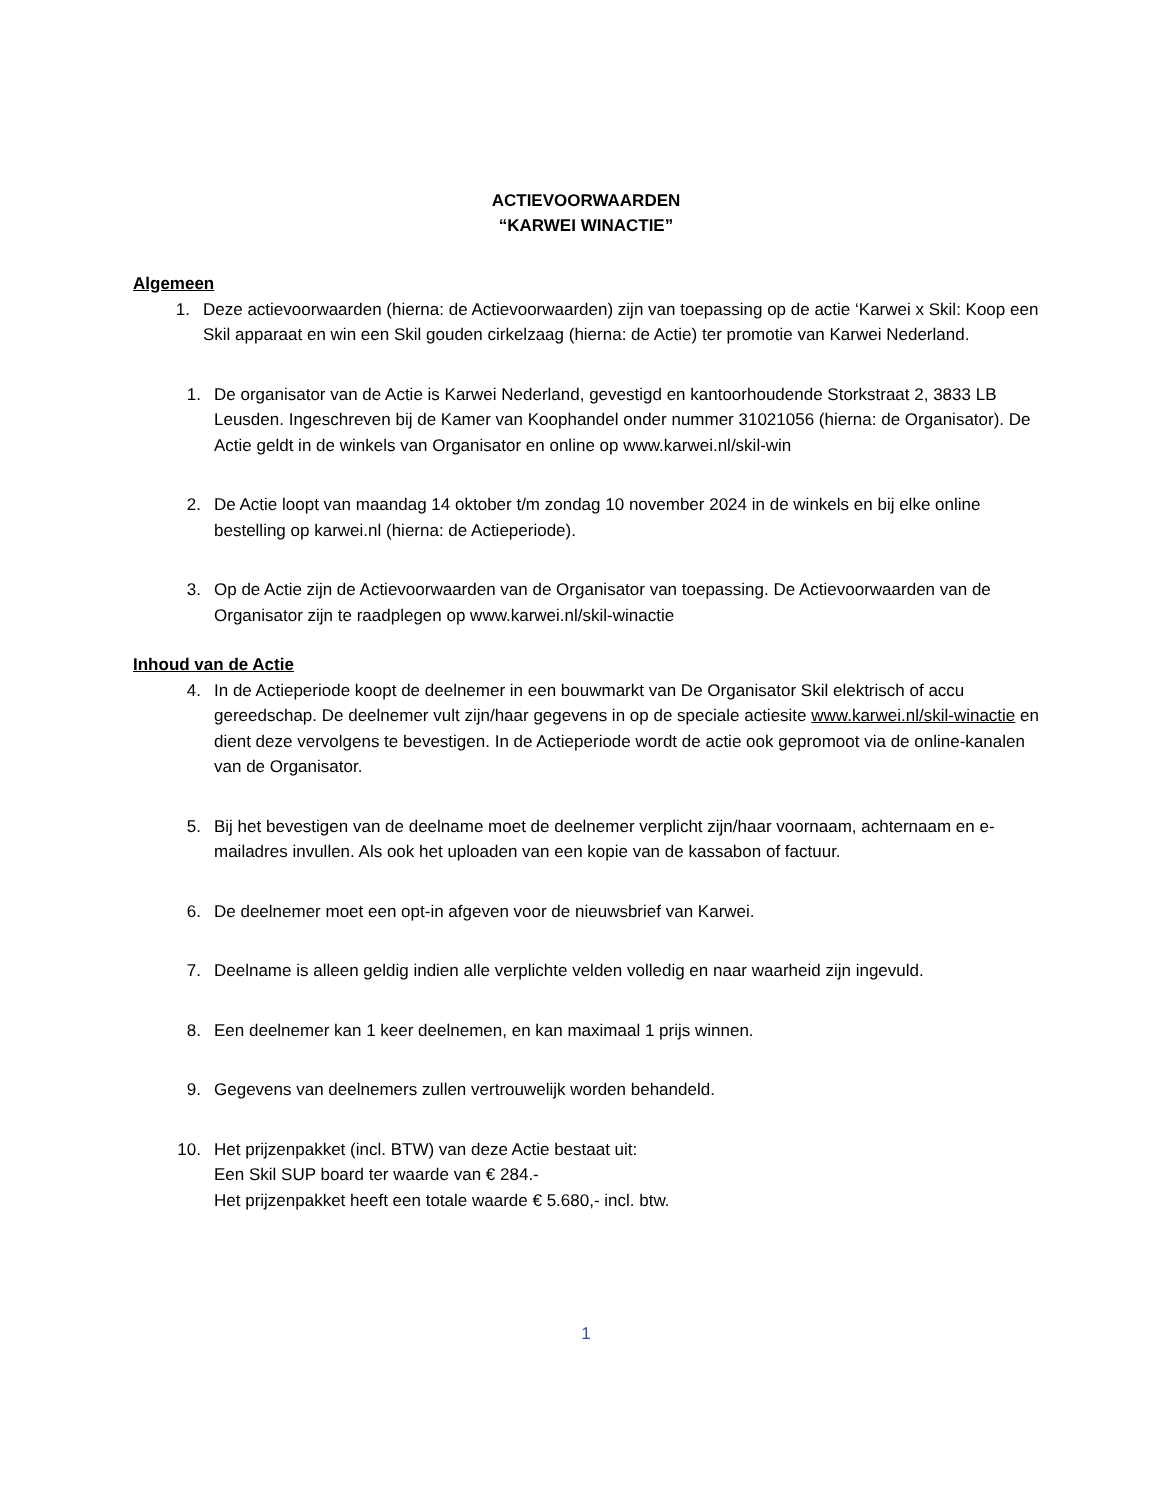ACTIEVOORWAARDEN
“KARWEI WINACTIE”
Algemeen
1. Deze actievoorwaarden (hierna: de Actievoorwaarden) zijn van toepassing op de actie ‘Karwei x Skil: Koop een Skil apparaat en win een Skil gouden cirkelzaag (hierna: de Actie) ter promotie van Karwei Nederland.
1. De organisator van de Actie is Karwei Nederland, gevestigd en kantoorhoudende Storkstraat 2, 3833 LB Leusden. Ingeschreven bij de Kamer van Koophandel onder nummer 31021056 (hierna: de Organisator). De Actie geldt in de winkels van Organisator en online op www.karwei.nl/skil-win
2. De Actie loopt van maandag 14 oktober t/m zondag 10 november 2024 in de winkels en bij elke online bestelling op karwei.nl (hierna: de Actieperiode).
3. Op de Actie zijn de Actievoorwaarden van de Organisator van toepassing. De Actievoorwaarden van de Organisator zijn te raadplegen op www.karwei.nl/skil-winactie
Inhoud van de Actie
4. In de Actieperiode koopt de deelnemer in een bouwmarkt van De Organisator Skil elektrisch of accu gereedschap. De deelnemer vult zijn/haar gegevens in op de speciale actiesite www.karwei.nl/skil-winactie en dient deze vervolgens te bevestigen. In de Actieperiode wordt de actie ook gepromoot via de online-kanalen van de Organisator.
5. Bij het bevestigen van de deelname moet de deelnemer verplicht zijn/haar voornaam, achternaam en e- mailadres invullen. Als ook het uploaden van een kopie van de kassabon of factuur.
6. De deelnemer moet een opt-in afgeven voor de nieuwsbrief van Karwei.
7. Deelname is alleen geldig indien alle verplichte velden volledig en naar waarheid zijn ingevuld.
8. Een deelnemer kan 1 keer deelnemen, en kan maximaal 1 prijs winnen.
9. Gegevens van deelnemers zullen vertrouwelijk worden behandeld.
10. Het prijzenpakket (incl. BTW) van deze Actie bestaat uit:
Een Skil SUP board ter waarde van € 284.-
Het prijzenpakket heeft een totale waarde € 5.680,- incl. btw.
1